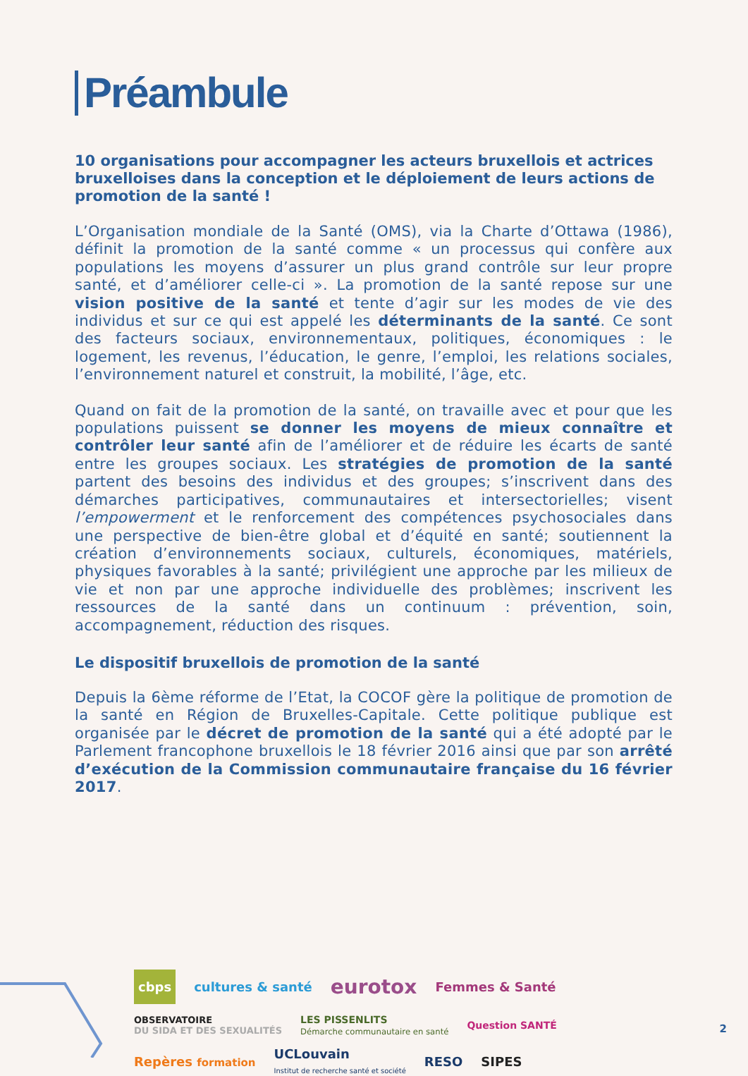Préambule
10 organisations pour accompagner les acteurs bruxellois et actrices bruxelloises dans la conception et le déploiement de leurs actions de promotion de la santé !
L’Organisation mondiale de la Santé (OMS), via la Charte d’Ottawa (1986), définit la promotion de la santé comme « un processus qui confère aux populations les moyens d’assurer un plus grand contrôle sur leur propre santé, et d’améliorer celle-ci ». La promotion de la santé repose sur une vision positive de la santé et tente d’agir sur les modes de vie des individus et sur ce qui est appelé les déterminants de la santé. Ce sont des facteurs sociaux, environnementaux, politiques, économiques : le logement, les revenus, l’éducation, le genre, l’emploi, les relations sociales, l’environnement naturel et construit, la mobilité, l’âge, etc.
Quand on fait de la promotion de la santé, on travaille avec et pour que les populations puissent se donner les moyens de mieux connaître et contrôler leur santé afin de l’améliorer et de réduire les écarts de santé entre les groupes sociaux. Les stratégies de promotion de la santé partent des besoins des individus et des groupes; s’inscrivent dans des démarches participatives, communautaires et intersectorielles; visent l’empowerment et le renforcement des compétences psychosociales dans une perspective de bien-être global et d’équité en santé; soutiennent la création d’environnements sociaux, culturels, économiques, matériels, physiques favorables à la santé; privilégient une approche par les milieux de vie et non par une approche individuelle des problèmes; inscrivent les ressources de la santé dans un continuum : prévention, soin, accompagnement, réduction des risques.
Le dispositif bruxellois de promotion de la santé
Depuis la 6ème réforme de l’Etat, la COCOF gère la politique de promotion de la santé en Région de Bruxelles-Capitale. Cette politique publique est organisée par le décret de promotion de la santé qui a été adopté par le Parlement francophone bruxellois le 18 février 2016 ainsi que par son arrêté d’exécution de la Commission communautaire française du 16 février 2017.
cbps cultures & santé eurotox Femmes & Santé OBSERVATOIRE
DU SIDA ET DES SEXUALITÉS LES PISSENLITS
Démarche communautaire en santé Question SANTÉ Repères formation UCLouvain
Institut de recherche santé et société RESO SIPES
2